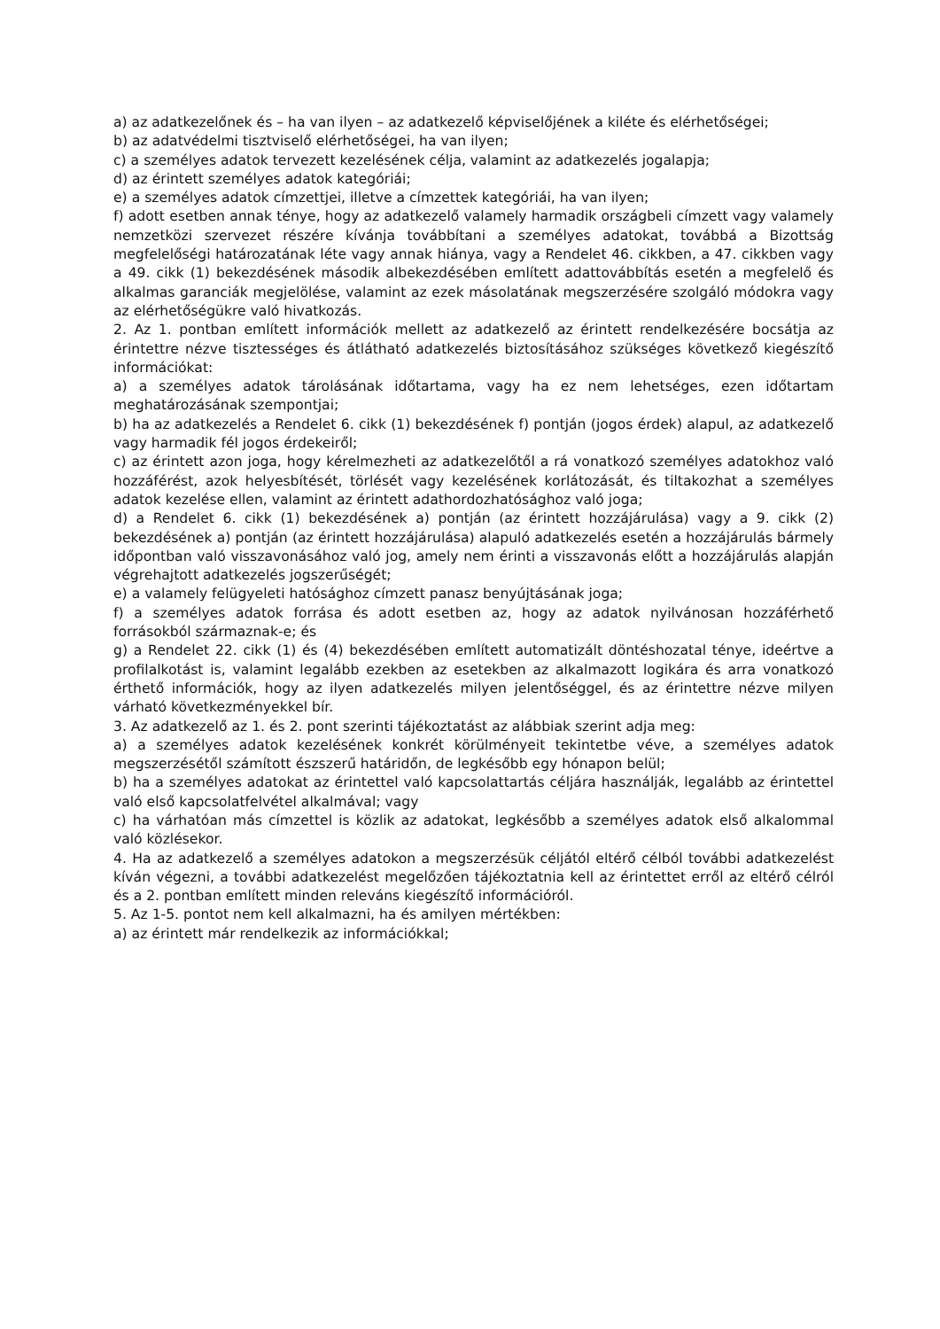a) az adatkezelőnek és – ha van ilyen – az adatkezelő képviselőjének a kiléte és elérhetőségei;
b) az adatvédelmi tisztviselő elérhetőségei, ha van ilyen;
c) a személyes adatok tervezett kezelésének célja, valamint az adatkezelés jogalapja;
d) az érintett személyes adatok kategóriái;
e) a személyes adatok címzettjei, illetve a címzettek kategóriái, ha van ilyen;
f) adott esetben annak ténye, hogy az adatkezelő valamely harmadik országbeli címzett vagy valamely nemzetközi szervezet részére kívánja továbbítani a személyes adatokat, továbbá a Bizottság megfelelőségi határozatának léte vagy annak hiánya, vagy a Rendelet 46. cikkben, a 47. cikkben vagy a 49. cikk (1) bekezdésének második albekezdésében említett adattovábbítás esetén a megfelelő és alkalmas garanciák megjelölése, valamint az ezek másolatának megszerzésére szolgáló módokra vagy az elérhetőségükre való hivatkozás.
2. Az 1. pontban említett információk mellett az adatkezelő az érintett rendelkezésére bocsátja az érintettre nézve tisztességes és átlátható adatkezelés biztosításához szükséges következő kiegészítő információkat:
a) a személyes adatok tárolásának időtartama, vagy ha ez nem lehetséges, ezen időtartam meghatározásának szempontjai;
b) ha az adatkezelés a Rendelet 6. cikk (1) bekezdésének f) pontján (jogos érdek) alapul, az adatkezelő vagy harmadik fél jogos érdekeiről;
c) az érintett azon joga, hogy kérelmezheti az adatkezelőtől a rá vonatkozó személyes adatokhoz való hozzáférést, azok helyesbítését, törlését vagy kezelésének korlátozását, és tiltakozhat a személyes adatok kezelése ellen, valamint az érintett adathordozhatósághoz való joga;
d) a Rendelet 6. cikk (1) bekezdésének a) pontján (az érintett hozzájárulása) vagy a 9. cikk (2) bekezdésének a) pontján (az érintett hozzájárulása) alapuló adatkezelés esetén a hozzájárulás bármely időpontban való visszavonásához való jog, amely nem érinti a visszavonás előtt a hozzájárulás alapján végrehajtott adatkezelés jogszerűségét;
e) a valamely felügyeleti hatósághoz címzett panasz benyújtásának joga;
f) a személyes adatok forrása és adott esetben az, hogy az adatok nyilvánosan hozzáférhető forrásokból származnak-e; és
g) a Rendelet 22. cikk (1) és (4) bekezdésében említett automatizált döntéshozatal ténye, ideértve a profilalkotást is, valamint legalább ezekben az esetekben az alkalmazott logikára és arra vonatkozó érthető információk, hogy az ilyen adatkezelés milyen jelentőséggel, és az érintettre nézve milyen várható következményekkel bír.
3. Az adatkezelő az 1. és 2. pont szerinti tájékoztatást az alábbiak szerint adja meg:
a) a személyes adatok kezelésének konkrét körülményeit tekintetbe véve, a személyes adatok megszerzésétől számított észszerű határidőn, de legkésőbb egy hónapon belül;
b) ha a személyes adatokat az érintettel való kapcsolattartás céljára használják, legalább az érintettel való első kapcsolatfelvétel alkalmával; vagy
c) ha várhatóan más címzettel is közlik az adatokat, legkésőbb a személyes adatok első alkalommal való közlésekor.
4. Ha az adatkezelő a személyes adatokon a megszerzésük céljától eltérő célból további adatkezelést kíván végezni, a további adatkezelést megelőzően tájékoztatnia kell az érintettet erről az eltérő célról és a 2. pontban említett minden releváns kiegészítő információról.
5. Az 1-5. pontot nem kell alkalmazni, ha és amilyen mértékben:
a) az érintett már rendelkezik az információkkal;